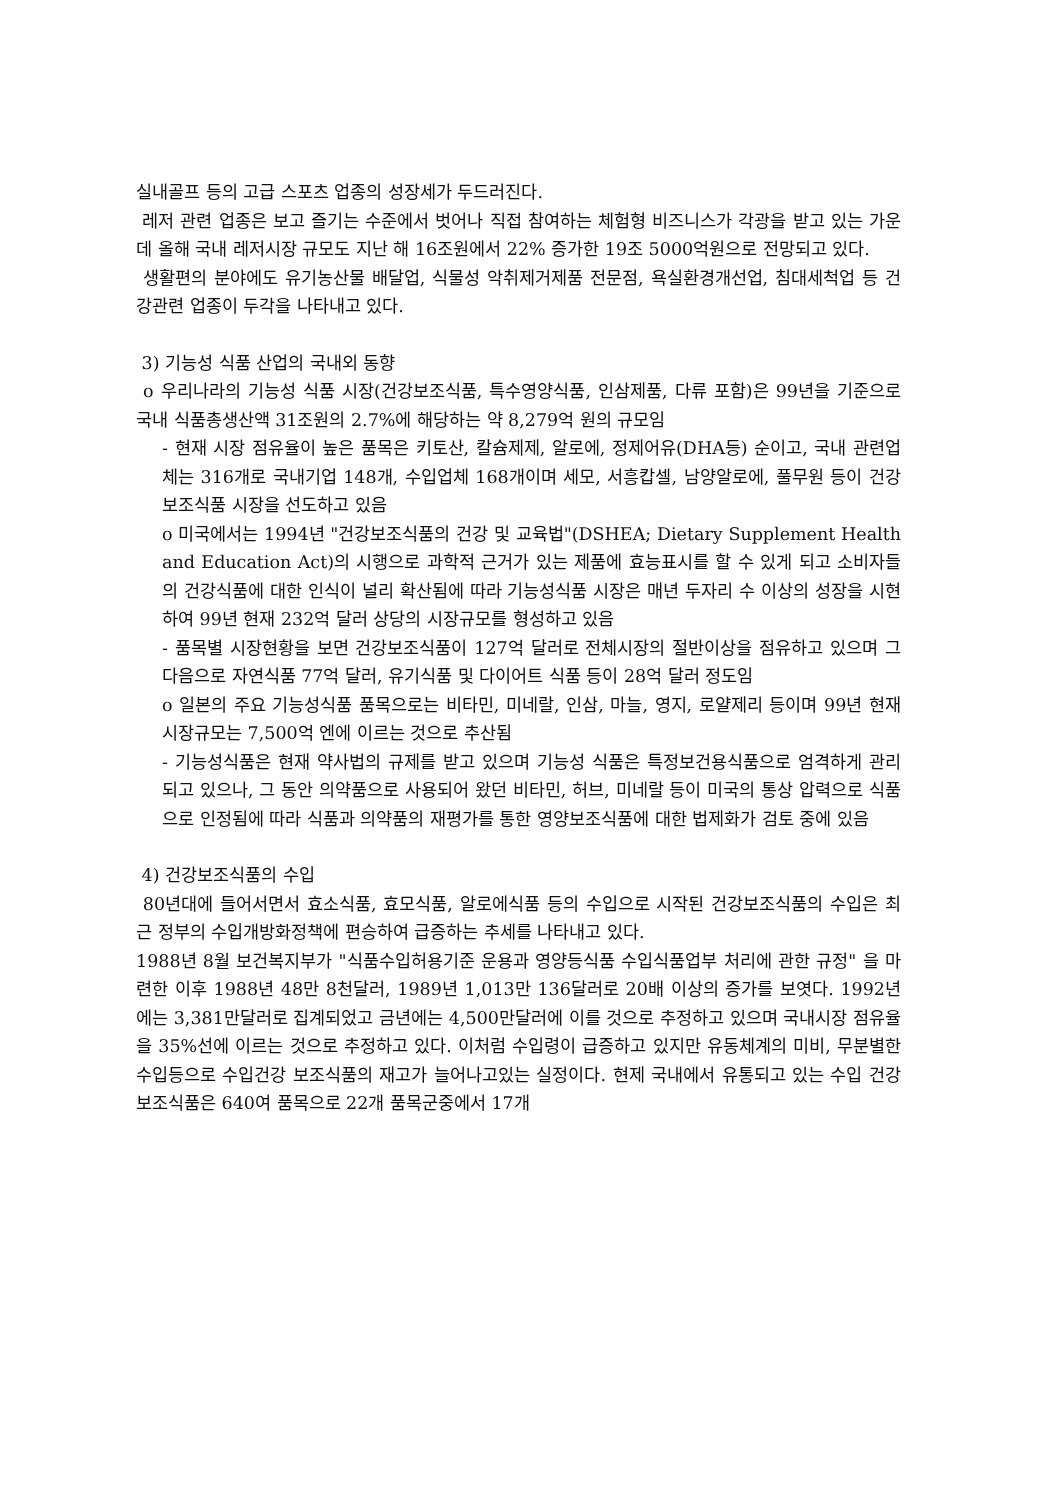실내골프 등의 고급 스포츠 업종의 성장세가 두드러진다.
레저 관련 업종은 보고 즐기는 수준에서 벗어나 직접 참여하는 체험형 비즈니스가 각광을 받고 있는 가운데 올해 국내 레저시장 규모도 지난 해 16조원에서 22% 증가한 19조 5000억원으로 전망되고 있다.
생활편의 분야에도 유기농산물 배달업, 식물성 악취제거제품 전문점, 욕실환경개선업, 침대세척업 등 건강관련 업종이 두각을 나타내고 있다.
3) 기능성 식품 산업의 국내외 동향
o 우리나라의 기능성 식품 시장(건강보조식품, 특수영양식품, 인삼제품, 다류 포함)은 99년을 기준으로 국내 식품총생산액 31조원의 2.7%에 해당하는 약 8,279억 원의 규모임
- 현재 시장 점유율이 높은 품목은 키토산, 칼슘제제, 알로에, 정제어유(DHA등) 순이고, 국내 관련업체는 316개로 국내기업 148개, 수입업체 168개이며 세모, 서흥캅셀, 남양알로에, 풀무원 등이 건강보조식품 시장을 선도하고 있음
o 미국에서는 1994년 "건강보조식품의 건강 및 교육법"(DSHEA; Dietary Supplement Health and Education Act)의 시행으로 과학적 근거가 있는 제품에 효능표시를 할 수 있게 되고 소비자들의 건강식품에 대한 인식이 널리 확산됨에 따라 기능성식품 시장은 매년 두자리 수 이상의 성장을 시현하여 99년 현재 232억 달러 상당의 시장규모를 형성하고 있음
- 품목별 시장현황을 보면 건강보조식품이 127억 달러로 전체시장의 절반이상을 점유하고 있으며 그 다음으로 자연식품 77억 달러, 유기식품 및 다이어트 식품 등이 28억 달러 정도임
o 일본의 주요 기능성식품 품목으로는 비타민, 미네랄, 인삼, 마늘, 영지, 로얄제리 등이며 99년 현재 시장규모는 7,500억 엔에 이르는 것으로 추산됨
- 기능성식품은 현재 약사법의 규제를 받고 있으며 기능성 식품은 특정보건용식품으로 엄격하게 관리되고 있으나, 그 동안 의약품으로 사용되어 왔던 비타민, 허브, 미네랄 등이 미국의 통상 압력으로 식품으로 인정됨에 따라 식품과 의약품의 재평가를 통한 영양보조식품에 대한 법제화가 검토 중에 있음
4) 건강보조식품의 수입
80년대에 들어서면서 효소식품, 효모식품, 알로에식품 등의 수입으로 시작된 건강보조식품의 수입은 최근 정부의 수입개방화정책에 편승하여 급증하는 추세를 나타내고 있다.
1988년 8월 보건복지부가 "식품수입허용기준 운용과 영양등식품 수입식품업부 처리에 관한 규정" 을 마련한 이후 1988년 48만 8천달러, 1989년 1,013만 136달러로 20배 이상의 증가를 보엿다. 1992년에는 3,381만달러로 집계되었고 금년에는 4,500만달러에 이를 것으로 추정하고 있으며 국내시장 점유율을 35%선에 이르는 것으로 추정하고 있다. 이처럼 수입령이 급증하고 있지만 유동체계의 미비, 무분별한 수입등으로 수입건강 보조식품의 재고가 늘어나고있는 실정이다. 현제 국내에서 유통되고 있는 수입 건강보조식품은 640여 품목으로 22개 품목군중에서 17개